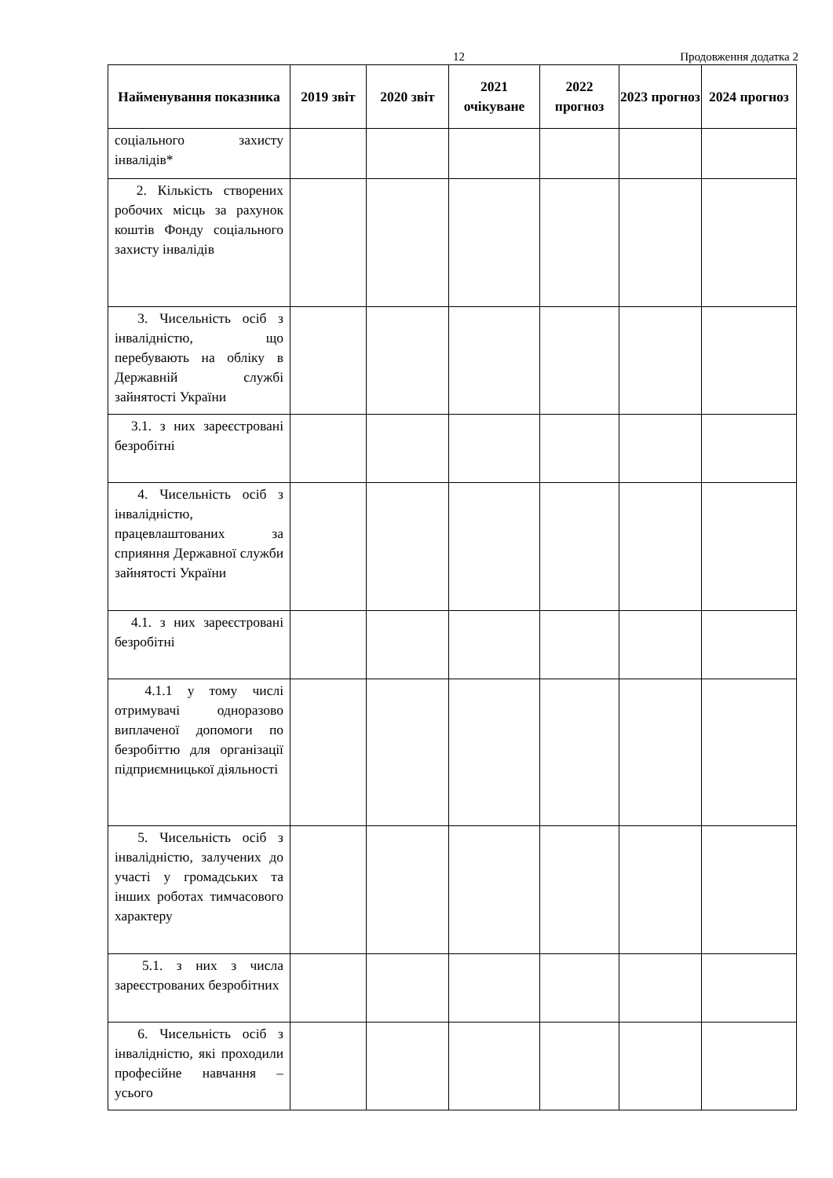12 Продовження додатка 2
| Найменування показника | 2019 звіт | 2020 звіт | 2021 очікуване | 2022 прогноз | 2023 прогноз | 2024 прогноз |
| --- | --- | --- | --- | --- | --- | --- |
| соціального захисту інвалідів* | | | | | | |
| 2. Кількість створених робочих місць за рахунок коштів Фонду соціального захисту інвалідів | | | | | | |
| 3. Чисельність осіб з інвалідністю, що перебувають на обліку в Державній службі зайнятості України | | | | | | |
| 3.1. з них зареєстровані безробітні | | | | | | |
| 4. Чисельність осіб з інвалідністю, працевлаштованих за сприяння Державної служби зайнятості України | | | | | | |
| 4.1. з них зареєстровані безробітні | | | | | | |
| 4.1.1 у тому числі отримувачі одноразово виплаченої допомоги по безробіттю для організації підприємницької діяльності | | | | | | |
| 5. Чисельність осіб з інвалідністю, залучених до участі у громадських та інших роботах тимчасового характеру | | | | | | |
| 5.1. з них з числа зареєстрованих безробітних | | | | | | |
| 6. Чисельність осіб з інвалідністю, які проходили професійне навчання – усього | | | | | | |